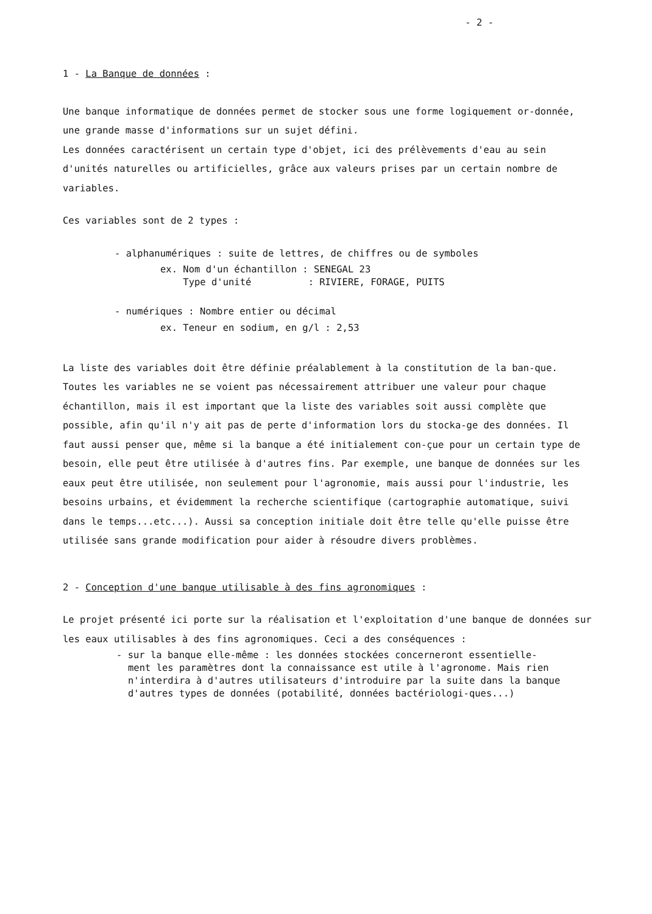- 2 -
1 - La Banque de données :
Une banque informatique de données permet de stocker sous une forme logiquement or-donnée, une grande masse d'informations sur un sujet défini.
Les données caractérisent un certain type d'objet, ici des prélèvements d'eau au sein d'unités naturelles ou artificielles, grâce aux valeurs prises par un certain nombre de variables.
Ces variables sont de 2 types :
- alphanumériques : suite de lettres, de chiffres ou de symboles
ex. Nom d'un échantillon : SENEGAL 23
Type d'unité : RIVIERE, FORAGE, PUITS
- numériques : Nombre entier ou décimal
ex. Teneur en sodium, en g/l : 2,53
La liste des variables doit être définie préalablement à la constitution de la ban-que. Toutes les variables ne se voient pas nécessairement attribuer une valeur pour chaque échantillon, mais il est important que la liste des variables soit aussi complète que possible, afin qu'il n'y ait pas de perte d'information lors du stocka-ge des données. Il faut aussi penser que, même si la banque a été initialement con-çue pour un certain type de besoin, elle peut être utilisée à d'autres fins. Par exemple, une banque de données sur les eaux peut être utilisée, non seulement pour l'agronomie, mais aussi pour l'industrie, les besoins urbains, et évidemment la recherche scientifique (cartographie automatique, suivi dans le temps...etc...). Aussi sa conception initiale doit être telle qu'elle puisse être utilisée sans grande modification pour aider à résoudre divers problèmes.
2 - Conception d'une banque utilisable à des fins agronomiques :
Le projet présenté ici porte sur la réalisation et l'exploitation d'une banque de données sur les eaux utilisables à des fins agronomiques. Ceci a des conséquences :
- sur la banque elle-même : les données stockées concerneront essentielle-
ment les paramètres dont la connaissance est utile à l'agronome. Mais rien n'interdira à d'autres utilisateurs d'introduire par la suite dans la banque d'autres types de données (potabilité, données bactériologi-ques...)